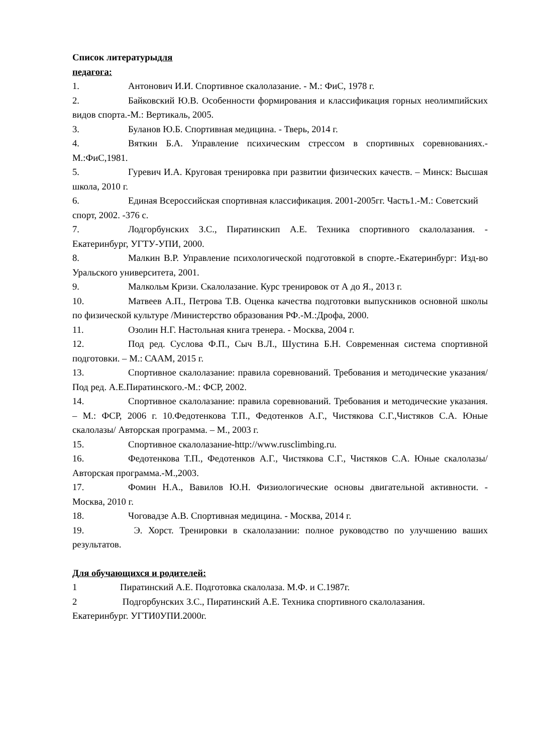Список литературыдля
педагога:
1. Антонович И.И. Спортивное скалолазание. - М.: ФиС, 1978 г.
2. Байковский Ю.В. Особенности формирования и классификация горных неолимпийских видов спорта.-М.: Вертикаль, 2005.
3. Буланов Ю.Б. Спортивная медицина. - Тверь, 2014 г.
4. Вяткин Б.А. Управление психическим стрессом в спортивных соревнованиях.-М.:ФиС,1981.
5. Гуревич И.А. Круговая тренировка при развитии физических качеств. – Минск: Высшая школа, 2010 г.
6. Единая Всероссийская спортивная классификация. 2001-2005гг. Часть1.-М.: Советский спорт, 2002. -376 с.
7. Лодгорбунских З.С., Пиратинскип А.Е. Техника спортивного скалолазания. - Екатеринбург, УГТУ-УПИ, 2000.
8. Малкин В.Р. Управление психологической подготовкой в спорте.-Екатеринбург: Изд-во Уральского университета, 2001.
9. Малкольм Кризи. Скалолазание. Курс тренировок от А до Я., 2013 г.
10. Матвеев А.П., Петрова Т.В. Оценка качества подготовки выпускников основной школы по физической культуре /Министерство образования РФ.-М.:Дрофа, 2000.
11. Озолин Н.Г. Настольная книга тренера. - Москва, 2004 г.
12. Под ред. Суслова Ф.П., Сыч В.Л., Шустина Б.Н. Современная система спортивной подготовки. – М.: СААМ, 2015 г.
13. Спортивное скалолазание: правила соревнований. Требования и методические указания/ Под ред. А.Е.Пиратинского.-М.: ФСР, 2002.
14. Спортивное скалолазание: правила соревнований. Требования и методические указания. – М.: ФСР, 2006 г. 10.Федотенкова Т.П., Федотенков А.Г., Чистякова С.Г.,Чистяков С.А. Юные скалолазы/ Авторская программа. – М., 2003 г.
15. Спортивное скалолазание-http://www.rusclimbing.ru.
16. Федотенкова Т.П., Федотенков А.Г., Чистякова С.Г., Чистяков С.А. Юные скалолазы/ Авторская программа.-М.,2003.
17. Фомин Н.А., Вавилов Ю.Н. Физиологические основы двигательной активности. - Москва, 2010 г.
18. Чоговадзе А.В. Спортивная медицина. - Москва, 2014 г.
19. Э. Хорст. Тренировки в скалолазании: полное руководство по улучшению ваших результатов.
Для обучающихся и родителей:
1 Пиратинский А.Е. Подготовка скалолаза. М.Ф. и С.1987г.
2 Подгорбунских З.С., Пиратинский А.Е. Техника спортивного скалолазания. Екатеринбург. УГТИ0УПИ.2000г.